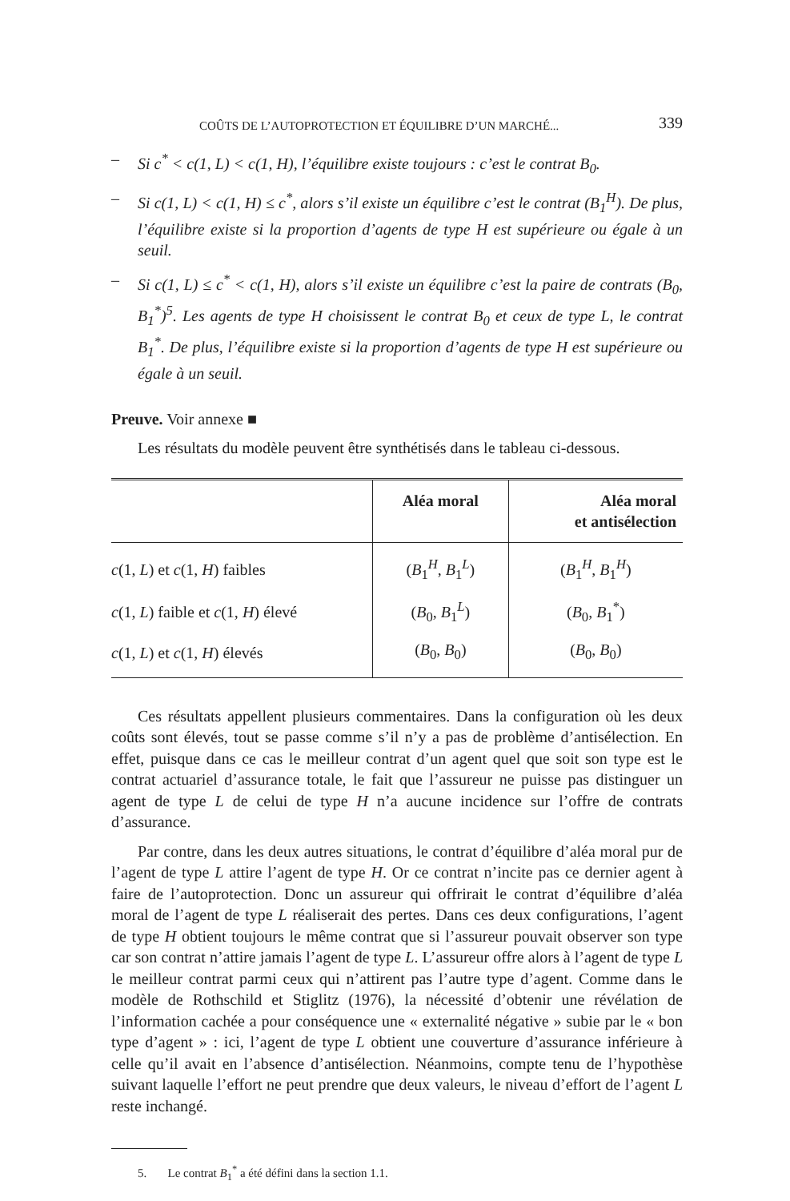COÛTS DE L’AUTOPROTECTION ET ÉQUILIBRE D’UN MARCHÉ... 339
– Si c<sup>*</sup> < c(1, L) < c(1, H), l’équilibre existe toujours : c’est le contrat B<sub>0</sub>.
– Si c(1, L) < c(1, H) ≤ c<sup>*</sup>, alors s’il existe un équilibre c’est le contrat (B<sub>1</sub><sup>H</sup>). De plus, l’équilibre existe si la proportion d’agents de type H est supérieure ou égale à un seuil.
– Si c(1, L) ≤ c<sup>*</sup> < c(1, H), alors s’il existe un équilibre c’est la paire de contrats (B<sub>0</sub>, B<sub>1</sub><sup>*</sup>)<sup>5</sup>. Les agents de type H choisissent le contrat B<sub>0</sub> et ceux de type L, le contrat B<sub>1</sub><sup>*</sup>. De plus, l’équilibre existe si la proportion d’agents de type H est supérieure ou égale à un seuil.
Preuve. Voir annexe ■
Les résultats du modèle peuvent être synthétisés dans le tableau ci-dessous.
| | Aléa moral | Aléa moral et antisélection |
| --- | --- | --- |
| c (1, L ) et c (1, H ) faibles | ( B<sub>1</sub><sup>H</sup>, B<sub>1</sub><sup>L</sup>) | ( B<sub>1</sub><sup>H</sup>, B<sub>1</sub><sup>H</sup>) |
| c (1, L ) faible et c (1, H ) élevé | ( B<sub>0</sub>, B<sub>1</sub><sup>L</sup>) | ( B<sub>0</sub>, B<sub>1</sub><sup>*</sup>) |
| c (1, L ) et c (1, H ) élevés | ( B<sub>0</sub>, B<sub>0</sub>) | ( B<sub>0</sub>, B<sub>0</sub>) |
Ces résultats appellent plusieurs commentaires. Dans la configuration où les deux coûts sont élevés, tout se passe comme s’il n’y a pas de problème d’antisélection. En effet, puisque dans ce cas le meilleur contrat d’un agent quel que soit son type est le contrat actuariel d’assurance totale, le fait que l’assureur ne puisse pas distinguer un agent de type L de celui de type H n’a aucune incidence sur l’offre de contrats d’assurance.
Par contre, dans les deux autres situations, le contrat d’équilibre d’aléa moral pur de l’agent de type L attire l’agent de type H. Or ce contrat n’incite pas ce dernier agent à faire de l’autoprotection. Donc un assureur qui offrirait le contrat d’équilibre d’aléa moral de l’agent de type L réaliserait des pertes. Dans ces deux configurations, l’agent de type H obtient toujours le même contrat que si l’assureur pouvait observer son type car son contrat n’attire jamais l’agent de type L. L’assureur offre alors à l’agent de type L le meilleur contrat parmi ceux qui n’attirent pas l’autre type d’agent. Comme dans le modèle de Rothschild et Stiglitz (1976), la nécessité d’obtenir une révélation de l’information cachée a pour conséquence une « externalité négative » subie par le « bon type d’agent » : ici, l’agent de type L obtient une couverture d’assurance inférieure à celle qu’il avait en l’absence d’antisélection. Néanmoins, compte tenu de l’hypothèse suivant laquelle l’effort ne peut prendre que deux valeurs, le niveau d’effort de l’agent L reste inchangé.
5. Le contrat B<sub>1</sub><sup>*</sup> a été défini dans la section 1.1.